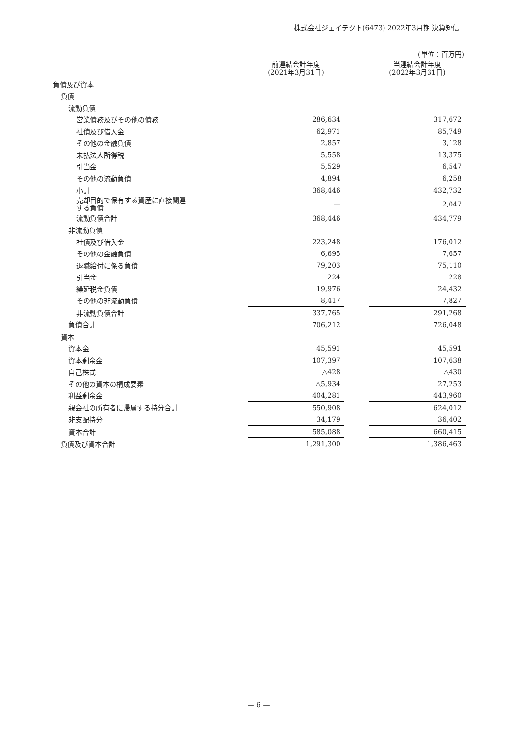株式会社ジェイテクト(6473) 2022年3月期 決算短信
(単位：百万円)
| | 前連結会計年度 (2021年3月31日) | | 当連結会計年度 (2022年3月31日) |
| --- | --- | --- | --- |
| 負債及び資本 | | | |
| 負債 | | | |
| 流動負債 | | | |
| 営業債務及びその他の債務 | 286,634 | | 317,672 |
| 社債及び借入金 | 62,971 | | 85,749 |
| その他の金融負債 | 2,857 | | 3,128 |
| 未払法人所得税 | 5,558 | | 13,375 |
| 引当金 | 5,529 | | 6,547 |
| その他の流動負債 | 4,894 | | 6,258 |
| 小計 | 368,446 | | 432,732 |
| 売却目的で保有する資産に直接関連 する負債 | — | | 2,047 |
| 流動負債合計 | 368,446 | | 434,779 |
| 非流動負債 | | | |
| 社債及び借入金 | 223,248 | | 176,012 |
| その他の金融負債 | 6,695 | | 7,657 |
| 退職給付に係る負債 | 79,203 | | 75,110 |
| 引当金 | 224 | | 228 |
| 繰延税金負債 | 19,976 | | 24,432 |
| その他の非流動負債 | 8,417 | | 7,827 |
| 非流動負債合計 | 337,765 | | 291,268 |
| 負債合計 | 706,212 | | 726,048 |
| 資本 | | | |
| 資本金 | 45,591 | | 45,591 |
| 資本剰余金 | 107,397 | | 107,638 |
| 自己株式 | △428 | | △430 |
| その他の資本の構成要素 | △5,934 | | 27,253 |
| 利益剰余金 | 404,281 | | 443,960 |
| 親会社の所有者に帰属する持分合計 | 550,908 | | 624,012 |
| 非支配持分 | 34,179 | | 36,402 |
| 資本合計 | 585,088 | | 660,415 |
| 負債及び資本合計 | 1,291,300 | | 1,386,463 |
— 6 —